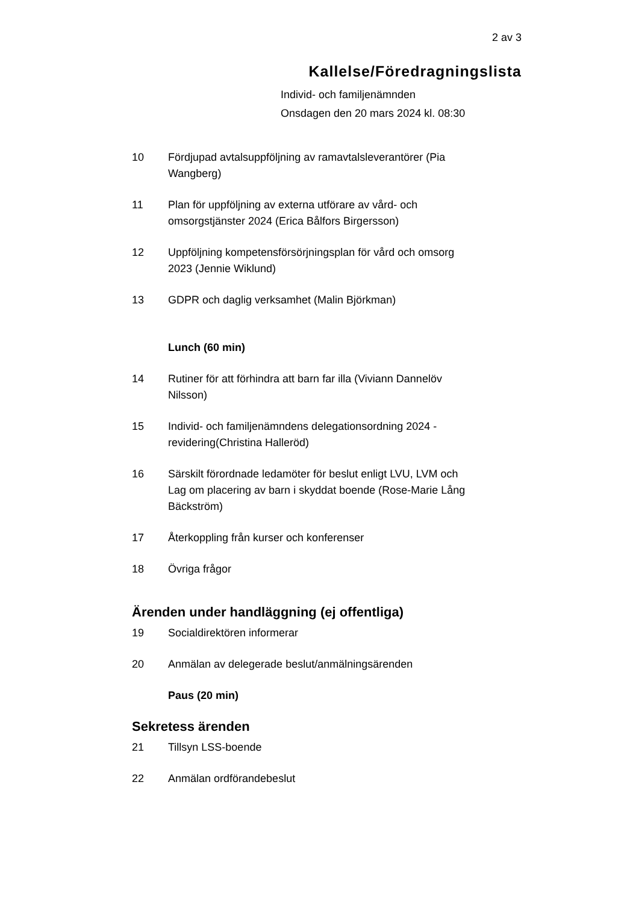2 av 3
Kallelse/Föredragningslista
Individ- och familjenämnden
Onsdagen den 20 mars 2024 kl. 08:30
10 Fördjupad avtalsuppföljning av ramavtalsleverantörer (Pia Wangberg)
11 Plan för uppföljning av externa utförare av vård- och omsorgstjänster 2024 (Erica Bålfors Birgersson)
12 Uppföljning kompetensförsörjningsplan för vård och omsorg 2023 (Jennie Wiklund)
13 GDPR och daglig verksamhet (Malin Björkman)
Lunch (60 min)
14 Rutiner för att förhindra att barn far illa (Viviann Dannelöv Nilsson)
15 Individ- och familjenämndens delegationsordning 2024 - revidering(Christina Halleröd)
16 Särskilt förordnade ledamöter för beslut enligt LVU, LVM och Lag om placering av barn i skyddat boende (Rose-Marie Lång Bäckström)
17 Återkoppling från kurser och konferenser
18 Övriga frågor
Ärenden under handläggning (ej offentliga)
19 Socialdirektören informerar
20 Anmälan av delegerade beslut/anmälningsärenden
Paus (20 min)
Sekretess ärenden
21 Tillsyn LSS-boende
22 Anmälan ordförandebeslut